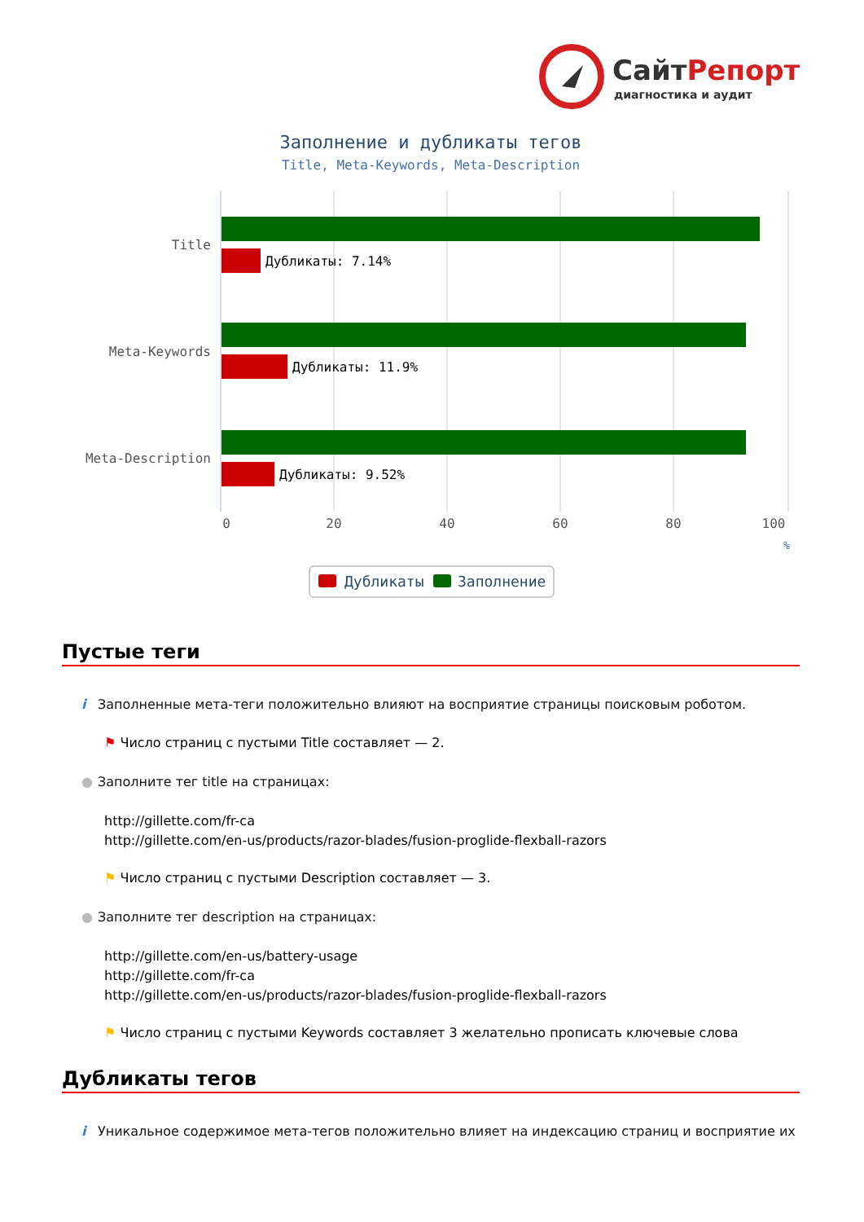СайтРепорт
диагностика и аудит
Заполнение и дубликаты тегов
Title, Meta-Keywords, Meta-Description
Дубликаты: 7.14%
Дубликаты: 11.9%
Дубликаты: 9.52%
Title
Meta-Keywords
Meta-Description
0
20
40
60
80
100
%
Дубликаты
Заполнение
Пустые теги
i Заполненные мета-теги положительно влияют на восприятие страницы поисковым роботом.
⚑ Число страниц с пустыми Title составляет — 2.
● Заполните тег title на страницах:
http://gillette.com/fr-ca
http://gillette.com/en-us/products/razor-blades/fusion-proglide-flexball-razors
⚑ Число страниц с пустыми Description составляет — 3.
● Заполните тег description на страницах:
http://gillette.com/en-us/battery-usage
http://gillette.com/fr-ca
http://gillette.com/en-us/products/razor-blades/fusion-proglide-flexball-razors
⚑ Число страниц с пустыми Keywords составляет 3 желательно прописать ключевые слова
Дубликаты тегов
i Уникальное содержимое мета-тегов положительно влияет на индексацию страниц и восприятие их